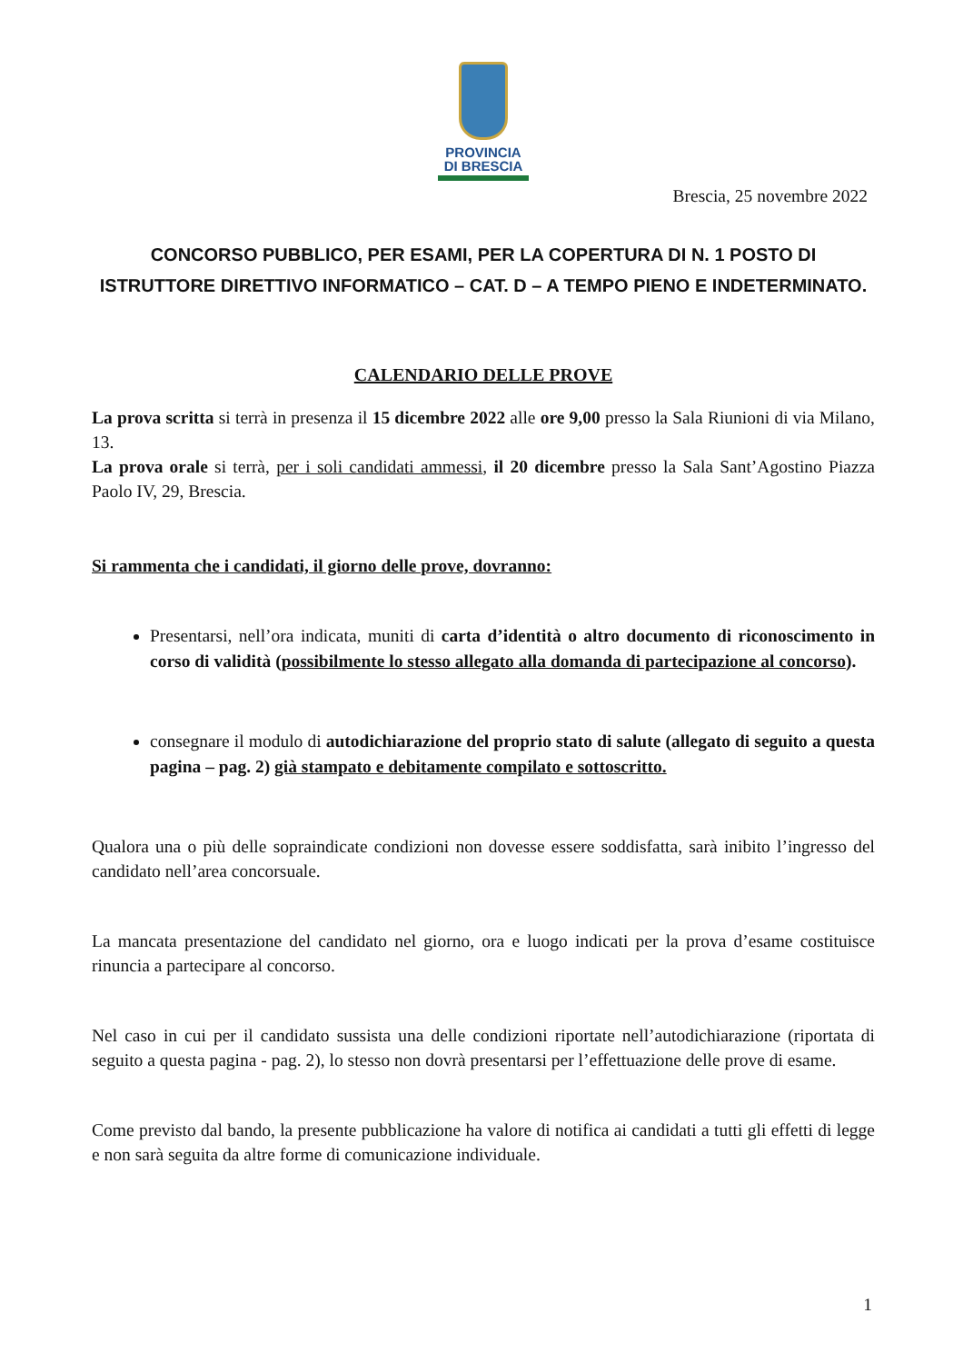PROVINCIA
DI BRESCIA
Brescia, 25 novembre 2022
CONCORSO PUBBLICO, PER ESAMI, PER LA COPERTURA DI N. 1 POSTO DI ISTRUTTORE DIRETTIVO INFORMATICO – CAT. D – A TEMPO PIENO E INDETERMINATO.
CALENDARIO DELLE PROVE
La prova scritta si terrà in presenza il 15 dicembre 2022 alle ore 9,00 presso la Sala Riunioni di via Milano, 13.
La prova orale si terrà, per i soli candidati ammessi, il 20 dicembre presso la Sala Sant’Agostino Piazza Paolo IV, 29, Brescia.
Si rammenta che i candidati, il giorno delle prove, dovranno:
Presentarsi, nell’ora indicata, muniti di carta d’identità o altro documento di riconoscimento in corso di validità (possibilmente lo stesso allegato alla domanda di partecipazione al concorso).
consegnare il modulo di autodichiarazione del proprio stato di salute (allegato di seguito a questa pagina – pag. 2) già stampato e debitamente compilato e sottoscritto.
Qualora una o più delle sopraindicate condizioni non dovesse essere soddisfatta, sarà inibito l’ingresso del candidato nell’area concorsuale.
La mancata presentazione del candidato nel giorno, ora e luogo indicati per la prova d’esame costituisce rinuncia a partecipare al concorso.
Nel caso in cui per il candidato sussista una delle condizioni riportate nell’autodichiarazione (riportata di seguito a questa pagina - pag. 2), lo stesso non dovrà presentarsi per l’effettuazione delle prove di esame.
Come previsto dal bando, la presente pubblicazione ha valore di notifica ai candidati a tutti gli effetti di legge e non sarà seguita da altre forme di comunicazione individuale.
1